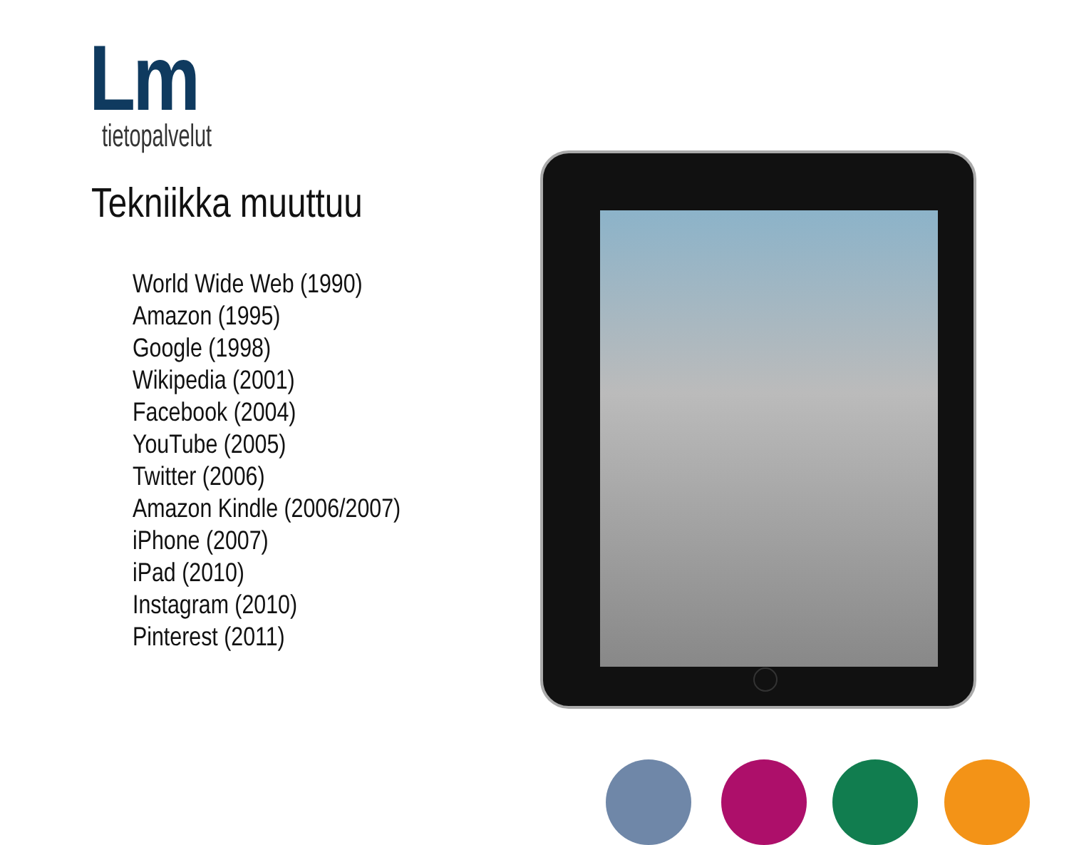Lm
tietopalvelut
Tekniikka muuttuu
World Wide Web (1990)
Amazon (1995)
Google (1998)
Wikipedia (2001)
Facebook (2004)
YouTube (2005)
Twitter (2006)
Amazon Kindle (2006/2007)
iPhone (2007)
iPad (2010)
Instagram (2010)
Pinterest (2011)